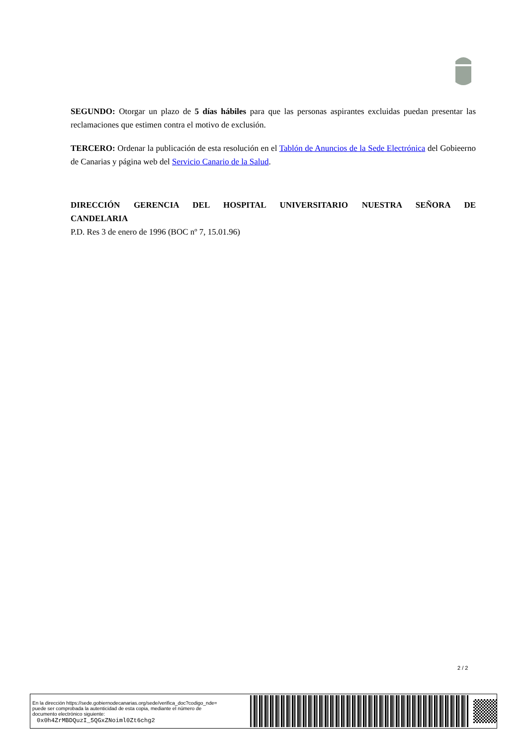SEGUNDO: Otorgar un plazo de 5 días hábiles para que las personas aspirantes excluidas puedan presentar las reclamaciones que estimen contra el motivo de exclusión.
TERCERO: Ordenar la publicación de esta resolución en el Tablón de Anuncios de la Sede Electrónica del Gobieerno de Canarias y página web del Servicio Canario de la Salud.
DIRECCIÓN GERENCIA DEL HOSPITAL UNIVERSITARIO NUESTRA SEÑORA DE
CANDELARIA
P.D. Res 3 de enero de 1996 (BOC nº 7, 15.01.96)
2 / 2
En la dirección https://sede.gobiernodecanarias.org/sede/verifica_doc?codigo_nde=
puede ser comprobada la autenticidad de esta copia, mediante el número de
documento electrónico siguiente:
0x0h4ZrMBDQuzI_5QGxZNoiml0Zt6chg2